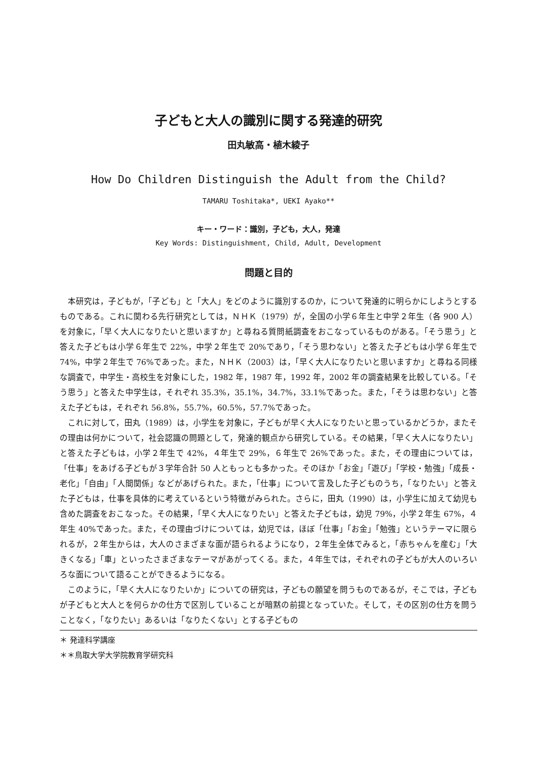子どもと大人の識別に関する発達的研究
田丸敏高・植木綾子
How Do Children Distinguish the Adult from the Child?
TAMARU Toshitaka*, UEKI Ayako**
キー・ワード：識別，子ども，大人，発達
Key Words: Distinguishment, Child, Adult, Development
問題と目的
本研究は，子どもが，「子ども」と「大人」をどのように識別するのか，について発達的に明らかにしようとするものである。これに関わる先行研究としては，ＮＨＫ（1979）が，全国の小学６年生と中学２年生（各 900 人）を対象に，「早く大人になりたいと思いますか」と尋ねる質問紙調査をおこなっているものがある。「そう思う」と答えた子どもは小学６年生で 22%，中学２年生で 20%であり，「そう思わない」と答えた子どもは小学６年生で 74%，中学２年生で 76%であった。また，ＮＨＫ（2003）は，「早く大人になりたいと思いますか」と尋ねる同様な調査で，中学生・高校生を対象にした，1982 年，1987 年，1992 年，2002 年の調査結果を比較している。「そう思う」と答えた中学生は，それぞれ 35.3%，35.1%，34.7%，33.1%であった。また，「そうは思わない」と答えた子どもは，それぞれ 56.8%，55.7%，60.5%，57.7%であった。
これに対して，田丸（1989）は，小学生を対象に，子どもが早く大人になりたいと思っているかどうか，またその理由は何かについて，社会認識の問題として，発達的観点から研究している。その結果，「早く大人になりたい」と答えた子どもは，小学２年生で 42%，４年生で 29%，６年生で 26%であった。また，その理由については，「仕事」をあげる子どもが３学年合計 50 人ともっとも多かった。そのほか「お金」「遊び」「学校・勉強」「成長・老化」「自由」「人間関係」などがあげられた。また，「仕事」について言及した子どものうち，「なりたい」と答えた子どもは，仕事を具体的に考えているという特徴がみられた。さらに，田丸（1990）は，小学生に加えて幼児も含めた調査をおこなった。その結果，「早く大人になりたい」と答えた子どもは，幼児 79%，小学２年生 67%，４年生 40%であった。また，その理由づけについては，幼児では，ほぼ「仕事」「お金」「勉強」というテーマに限られるが，２年生からは，大人のさまざまな面が語られるようになり，２年生全体でみると，「赤ちゃんを産む」「大きくなる」「車」といったさまざまなテーマがあがってくる。また，４年生では，それぞれの子どもが大人のいろいろな面について語ることができるようになる。
このように，「早く大人になりたいか」についての研究は，子どもの願望を問うものであるが，そこでは，子どもが子どもと大人とを何らかの仕方で区別していることが暗黙の前提となっていた。そして，その区別の仕方を問うことなく，「なりたい」あるいは「なりたくない」とする子どもの
＊ 発達科学講座
＊＊鳥取大学大学院教育学研究科